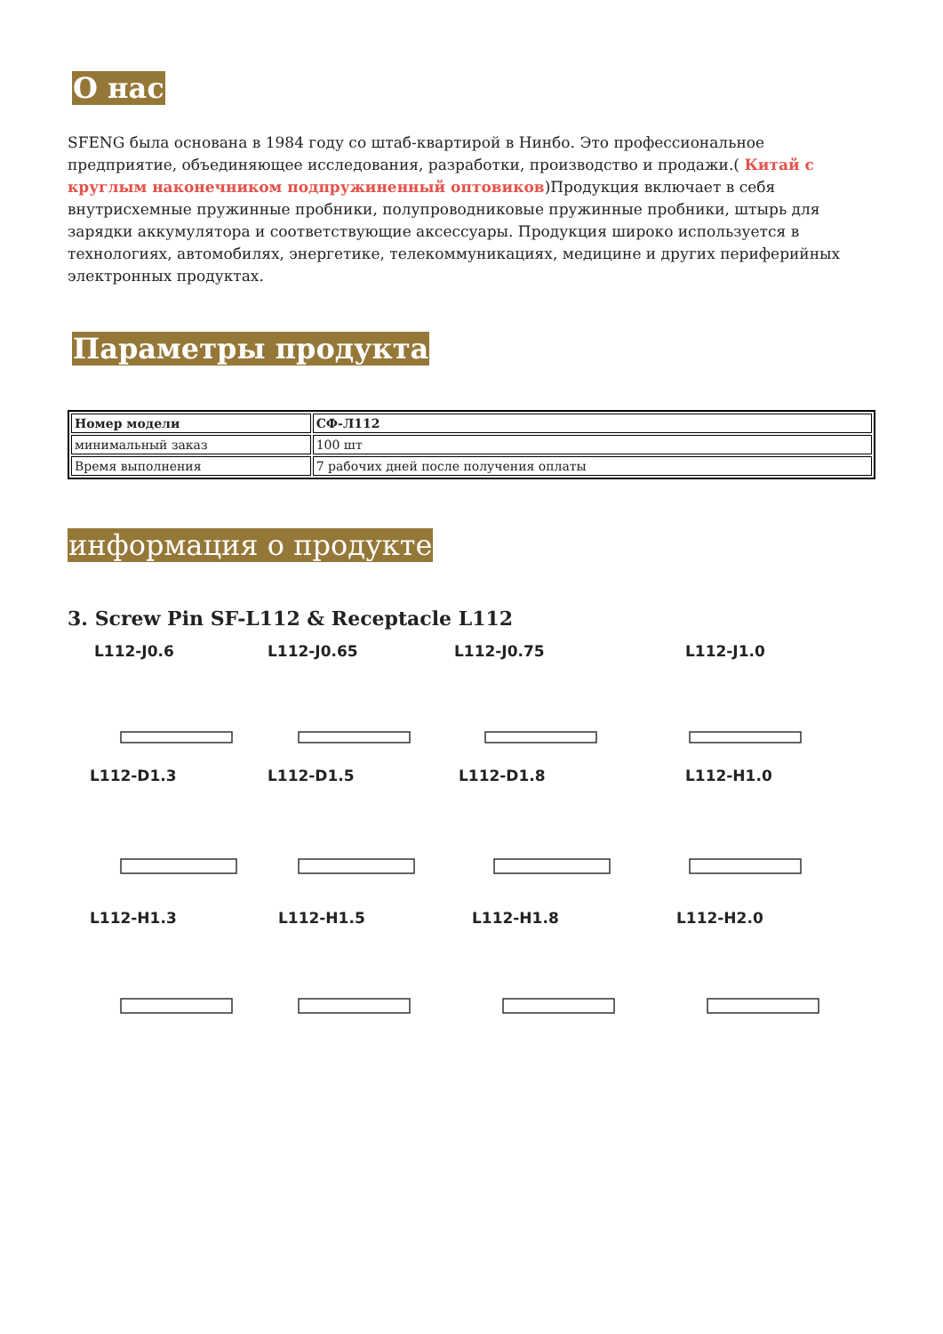О нас
SFENG была основана в 1984 году со штаб-квартирой в Нинбо. Это профессиональное предприятие, объединяющее исследования, разработки, производство и продажи.( Китай с круглым наконечником подпружиненный оптовиков)Продукция включает в себя внутрисхемные пружинные пробники, полупроводниковые пружинные пробники, штырь для зарядки аккумулятора и соответствующие аксессуары. Продукция широко используется в технологиях, автомобилях, энергетике, телекоммуникациях, медицине и других периферийных электронных продуктах.
Параметры продукта
| Номер модели | СФ-Л112 |
| минимальный заказ | 100 шт |
| Время выполнения | 7 рабочих дней после получения оплаты |
информация о продукте
3. Screw Pin SF-L112 & Receptacle L112
L112-J0.6
L112-J0.65
L112-J0.75
L112-J1.0
L112-D1.3
L112-D1.5
L112-D1.8
L112-H1.0
L112-H1.3
L112-H1.5
L112-H1.8
L112-H2.0